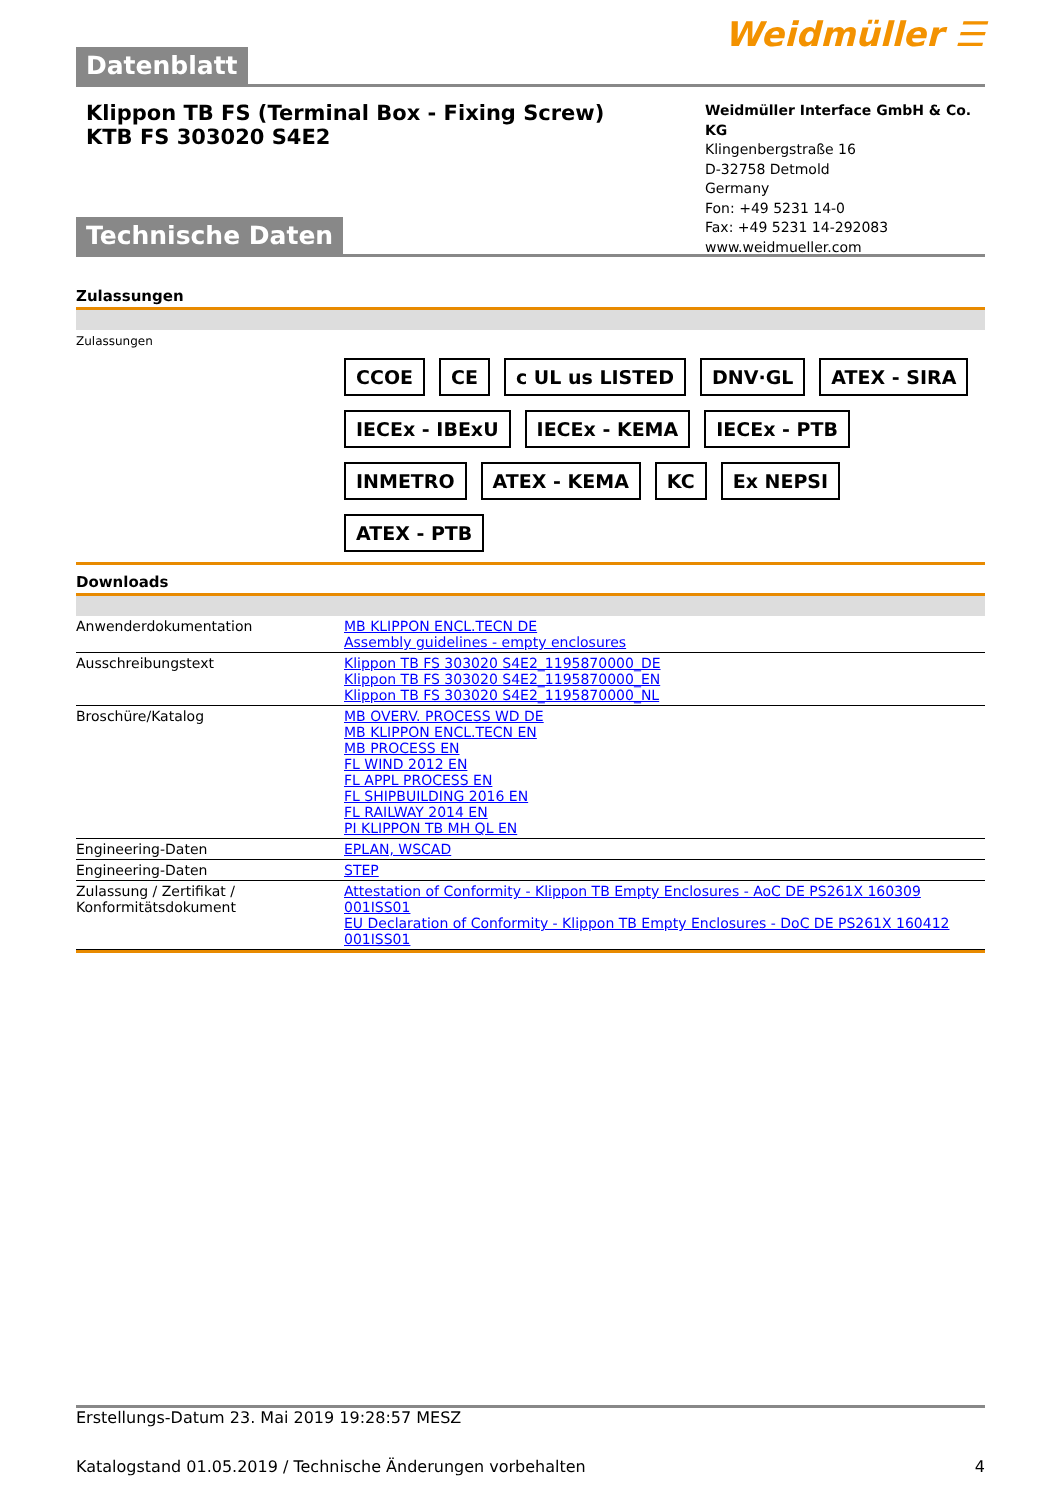Datenblatt
Weidmüller ☰
Klippon TB FS (Terminal Box - Fixing Screw)
KTB FS 303020 S4E2
Weidmüller Interface GmbH & Co. KG
Klingenbergstraße 16
D-32758 Detmold
Germany
Fon: +49 5231 14-0
Fax: +49 5231 14-292083
www.weidmueller.com
Technische Daten
Zulassungen
Zulassungen
CCOE CE c UL us LISTED DNV·GL ATEX - SIRA IECEx - IBExU IECEx - KEMA IECEx - PTB INMETRO ATEX - KEMA KC Ex NEPSI ATEX - PTB
Downloads
| Anwenderdokumentation | MB KLIPPON ENCL.TECN DE Assembly guidelines - empty enclosures |
| Ausschreibungstext | Klippon TB FS 303020 S4E2_1195870000_DE Klippon TB FS 303020 S4E2_1195870000_EN Klippon TB FS 303020 S4E2_1195870000_NL |
| Broschüre/Katalog | MB OVERV. PROCESS WD DE MB KLIPPON ENCL.TECN EN MB PROCESS EN FL WIND 2012 EN FL APPL PROCESS EN FL SHIPBUILDING 2016 EN FL RAILWAY 2014 EN PI KLIPPON TB MH QL EN |
| Engineering-Daten | EPLAN, WSCAD |
| Engineering-Daten | STEP |
| Zulassung / Zertifikat / Konformitätsdokument | Attestation of Conformity - Klippon TB Empty Enclosures - AoC DE PS261X 160309 001ISS01 EU Declaration of Conformity - Klippon TB Empty Enclosures - DoC DE PS261X 160412 001ISS01 |
Erstellungs-Datum 23. Mai 2019 19:28:57 MESZ
Katalogstand 01.05.2019 / Technische Änderungen vorbehalten 4